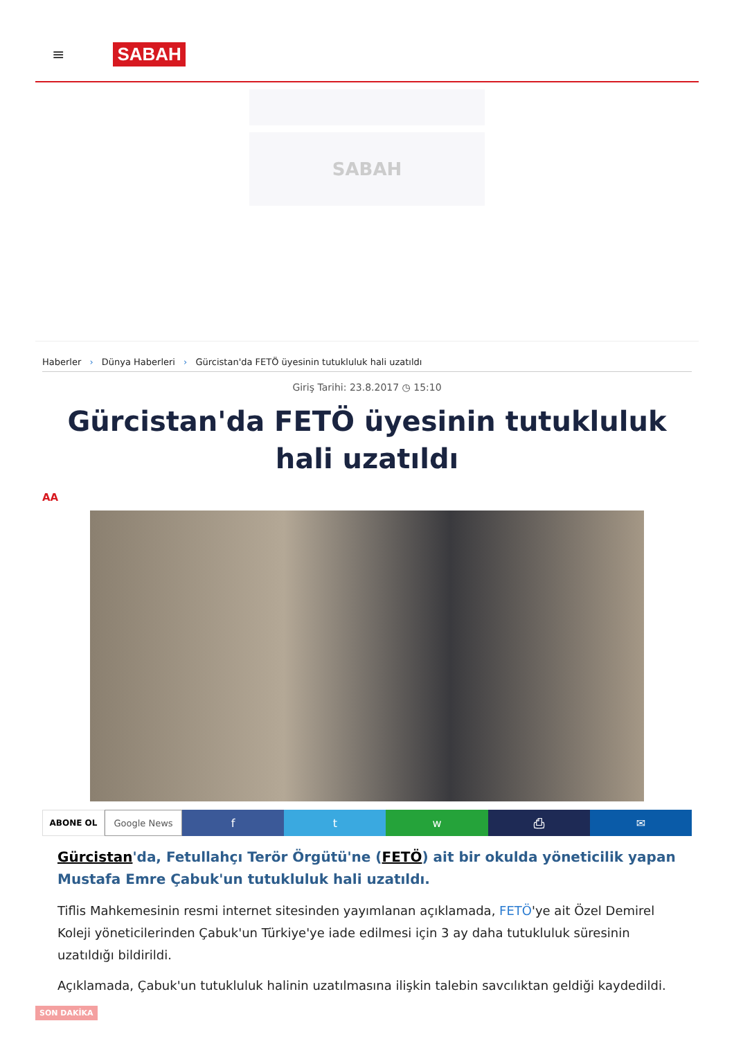≡
SABAH
SABAH
Haberler › Dünya Haberleri › Gürcistan'da FETÖ üyesinin tutukluluk hali uzatıldı
Giriş Tarihi: 23.8.2017 ◷ 15:10
Gürcistan'da FETÖ üyesinin tutukluluk hali uzatıldı
AA
ABONE OL Google News f t w ⎙ ✉
Gürcistan'da, Fetullahçı Terör Örgütü'ne (FETÖ) ait bir okulda yöneticilik yapan Mustafa Emre Çabuk'un tutukluluk hali uzatıldı.
Tiflis Mahkemesinin resmi internet sitesinden yayımlanan açıklamada, FETÖ'ye ait Özel Demirel Koleji yöneticilerinden Çabuk'un Türkiye'ye iade edilmesi için 3 ay daha tutukluluk süresinin uzatıldığı bildirildi.
Açıklamada, Çabuk'un tutukluluk halinin uzatılmasına ilişkin talebin savcılıktan geldiği kaydedildi.
SON DAKİKA